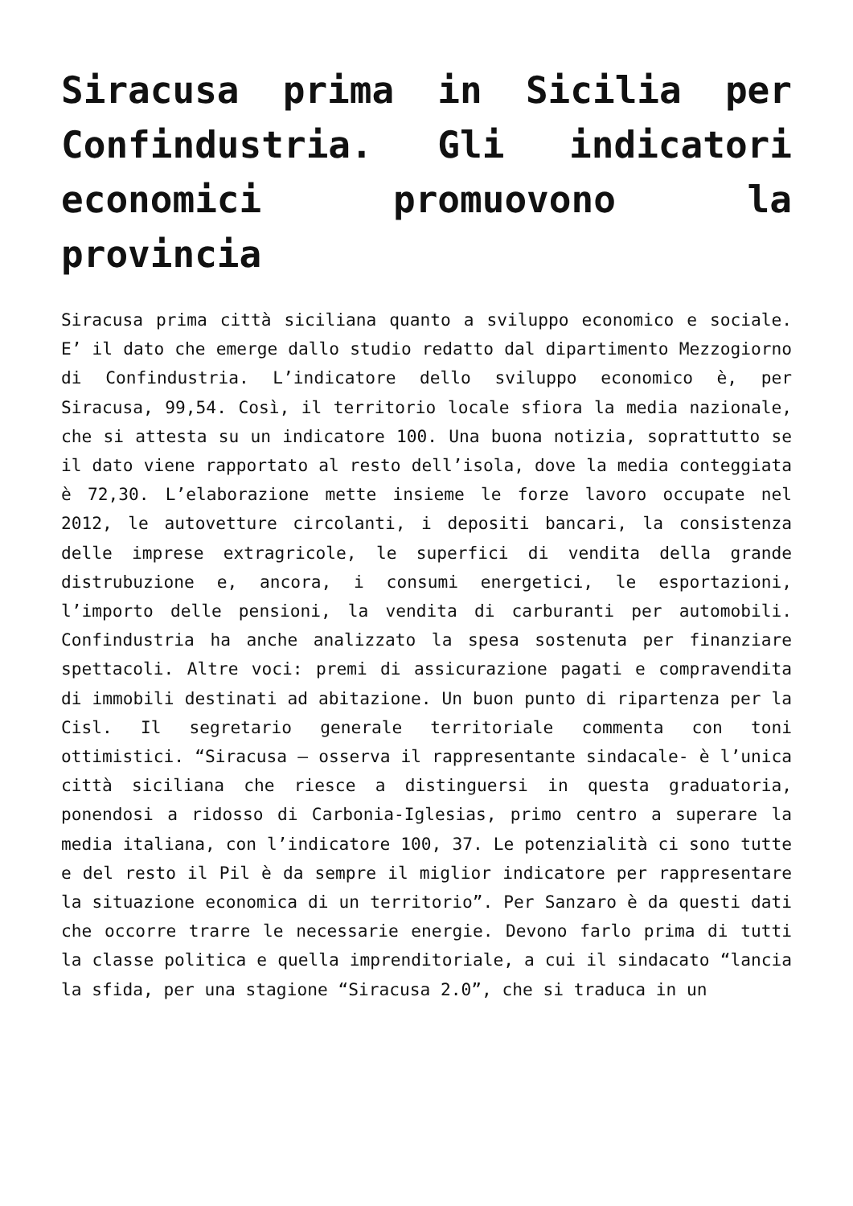Siracusa prima in Sicilia per Confindustria. Gli indicatori economici promuovono la provincia
Siracusa prima città siciliana quanto a sviluppo economico e sociale. E’ il dato che emerge dallo studio redatto dal dipartimento Mezzogiorno di Confindustria. L’indicatore dello sviluppo economico è, per Siracusa, 99,54. Così, il territorio locale sfiora la media nazionale, che si attesta su un indicatore 100. Una buona notizia, soprattutto se il dato viene rapportato al resto dell’isola, dove la media conteggiata è 72,30. L’elaborazione mette insieme le forze lavoro occupate nel 2012, le autovetture circolanti, i depositi bancari, la consistenza delle imprese extragricole, le superfici di vendita della grande distrubuzione e, ancora, i consumi energetici, le esportazioni, l’importo delle pensioni, la vendita di carburanti per automobili. Confindustria ha anche analizzato la spesa sostenuta per finanziare spettacoli. Altre voci: premi di assicurazione pagati e compravendita di immobili destinati ad abitazione. Un buon punto di ripartenza per la Cisl. Il segretario generale territoriale commenta con toni ottimistici. “Siracusa – osserva il rappresentante sindacale- è l’unica città siciliana che riesce a distinguersi in questa graduatoria, ponendosi a ridosso di Carbonia-Iglesias, primo centro a superare la media italiana, con l’indicatore 100, 37. Le potenzialità ci sono tutte e del resto il Pil è da sempre il miglior indicatore per rappresentare la situazione economica di un territorio”. Per Sanzaro è da questi dati che occorre trarre le necessarie energie. Devono farlo prima di tutti la classe politica e quella imprenditoriale, a cui il sindacato “lancia la sfida, per una stagione “Siracusa 2.0”, che si traduca in un